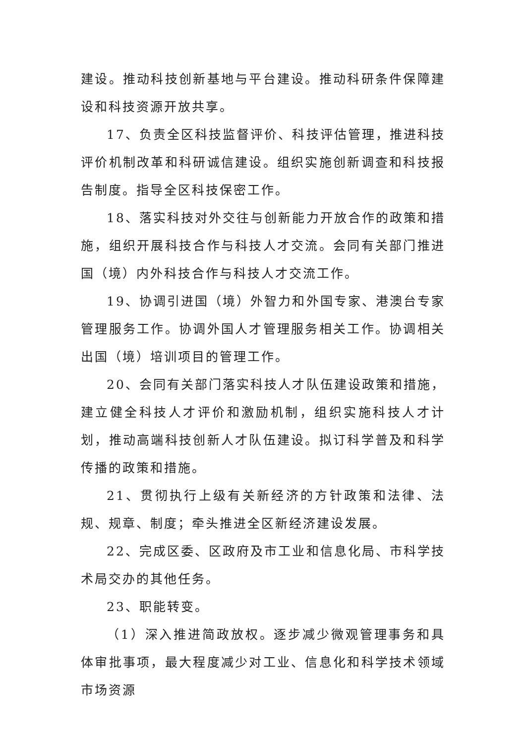建设。推动科技创新基地与平台建设。推动科研条件保障建设和科技资源开放共享。
17、负责全区科技监督评价、科技评估管理，推进科技评价机制改革和科研诚信建设。组织实施创新调查和科技报告制度。指导全区科技保密工作。
18、落实科技对外交往与创新能力开放合作的政策和措施，组织开展科技合作与科技人才交流。会同有关部门推进国（境）内外科技合作与科技人才交流工作。
19、协调引进国（境）外智力和外国专家、港澳台专家管理服务工作。协调外国人才管理服务相关工作。协调相关出国（境）培训项目的管理工作。
20、会同有关部门落实科技人才队伍建设政策和措施，建立健全科技人才评价和激励机制，组织实施科技人才计划，推动高端科技创新人才队伍建设。拟订科学普及和科学传播的政策和措施。
21、贯彻执行上级有关新经济的方针政策和法律、法规、规章、制度；牵头推进全区新经济建设发展。
22、完成区委、区政府及市工业和信息化局、市科学技术局交办的其他任务。
23、职能转变。
（1）深入推进简政放权。逐步减少微观管理事务和具体审批事项，最大程度减少对工业、信息化和科学技术领域市场资源